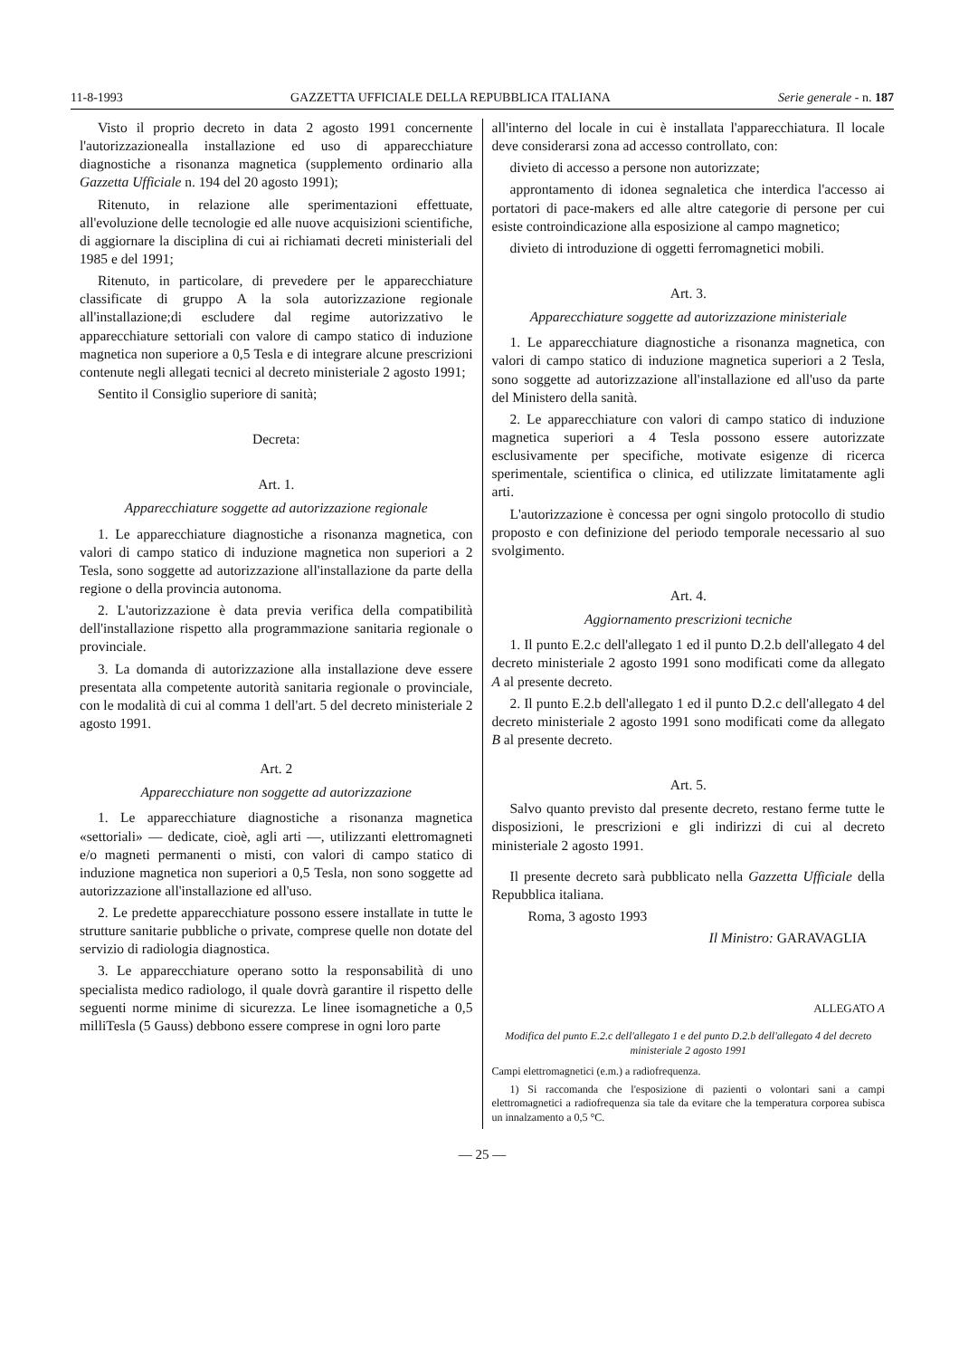11-8-1993 GAZZETTA UFFICIALE DELLA REPUBBLICA ITALIANA Serie generale - n. 187
Visto il proprio decreto in data 2 agosto 1991 concernente l'autorizzazionealla installazione ed uso di apparecchiature diagnostiche a risonanza magnetica (supplemento ordinario alla Gazzetta Ufficiale n. 194 del 20 agosto 1991);
Ritenuto, in relazione alle sperimentazioni effettuate, all'evoluzione delle tecnologie ed alle nuove acquisizioni scientifiche, di aggiornare la disciplina di cui ai richiamati decreti ministeriali del 1985 e del 1991;
Ritenuto, in particolare, di prevedere per le apparecchiature classificate di gruppo A la sola autorizzazione regionale all'installazione;di escludere dal regime autorizzativo le apparecchiature settoriali con valore di campo statico di induzione magnetica non superiore a 0,5 Tesla e di integrare alcune prescrizioni contenute negli allegati tecnici al decreto ministeriale 2 agosto 1991;
Sentito il Consiglio superiore di sanità;
Decreta:
Art. 1.
Apparecchiature soggette ad autorizzazione regionale
1. Le apparecchiature diagnostiche a risonanza magnetica, con valori di campo statico di induzione magnetica non superiori a 2 Tesla, sono soggette ad autorizzazione all'installazione da parte della regione o della provincia autonoma.
2. L'autorizzazione è data previa verifica della compatibilità dell'installazione rispetto alla programmazione sanitaria regionale o provinciale.
3. La domanda di autorizzazione alla installazione deve essere presentata alla competente autorità sanitaria regionale o provinciale, con le modalità di cui al comma 1 dell'art. 5 del decreto ministeriale 2 agosto 1991.
Art. 2
Apparecchiature non soggette ad autorizzazione
1. Le apparecchiature diagnostiche a risonanza magnetica «settoriali» — dedicate, cioè, agli arti —, utilizzanti elettromagneti e/o magneti permanenti o misti, con valori di campo statico di induzione magnetica non superiori a 0,5 Tesla, non sono soggette ad autorizzazione all'installazione ed all'uso.
2. Le predette apparecchiature possono essere installate in tutte le strutture sanitarie pubbliche o private, comprese quelle non dotate del servizio di radiologia diagnostica.
3. Le apparecchiature operano sotto la responsabilità di uno specialista medico radiologo, il quale dovrà garantire il rispetto delle seguenti norme minime di sicurezza. Le linee isomagnetiche a 0,5 milliTesla (5 Gauss) debbono essere comprese in ogni loro parte
all'interno del locale in cui è installata l'apparecchiatura. Il locale deve considerarsi zona ad accesso controllato, con:
divieto di accesso a persone non autorizzate;
approntamento di idonea segnaletica che interdica l'accesso ai portatori di pace-makers ed alle altre categorie di persone per cui esiste controindicazione alla esposizione al campo magnetico;
divieto di introduzione di oggetti ferromagnetici mobili.
Art. 3.
Apparecchiature soggette ad autorizzazione ministeriale
1. Le apparecchiature diagnostiche a risonanza magnetica, con valori di campo statico di induzione magnetica superiori a 2 Tesla, sono soggette ad autorizzazione all'installazione ed all'uso da parte del Ministero della sanità.
2. Le apparecchiature con valori di campo statico di induzione magnetica superiori a 4 Tesla possono essere autorizzate esclusivamente per specifiche, motivate esigenze di ricerca sperimentale, scientifica o clinica, ed utilizzate limitatamente agli arti.
L'autorizzazione è concessa per ogni singolo protocollo di studio proposto e con definizione del periodo temporale necessario al suo svolgimento.
Art. 4.
Aggiornamento prescrizioni tecniche
1. Il punto E.2.c dell'allegato 1 ed il punto D.2.b dell'allegato 4 del decreto ministeriale 2 agosto 1991 sono modificati come da allegato A al presente decreto.
2. Il punto E.2.b dell'allegato 1 ed il punto D.2.c dell'allegato 4 del decreto ministeriale 2 agosto 1991 sono modificati come da allegato B al presente decreto.
Art. 5.
Salvo quanto previsto dal presente decreto, restano ferme tutte le disposizioni, le prescrizioni e gli indirizzi di cui al decreto ministeriale 2 agosto 1991.
Il presente decreto sarà pubblicato nella Gazzetta Ufficiale della Repubblica italiana.
Roma, 3 agosto 1993
Il Ministro: GARAVAGLIA
ALLEGATO A
Modifica del punto E.2.c dell'allegato 1 e del punto D.2.b dell'allegato 4 del decreto ministeriale 2 agosto 1991
Campi elettromagnetici (e.m.) a radiofrequenza.
1) Si raccomanda che l'esposizione di pazienti o volontari sani a campi elettromagnetici a radiofrequenza sia tale da evitare che la temperatura corporea subisca un innalzamento a 0,5 °C.
— 25 —